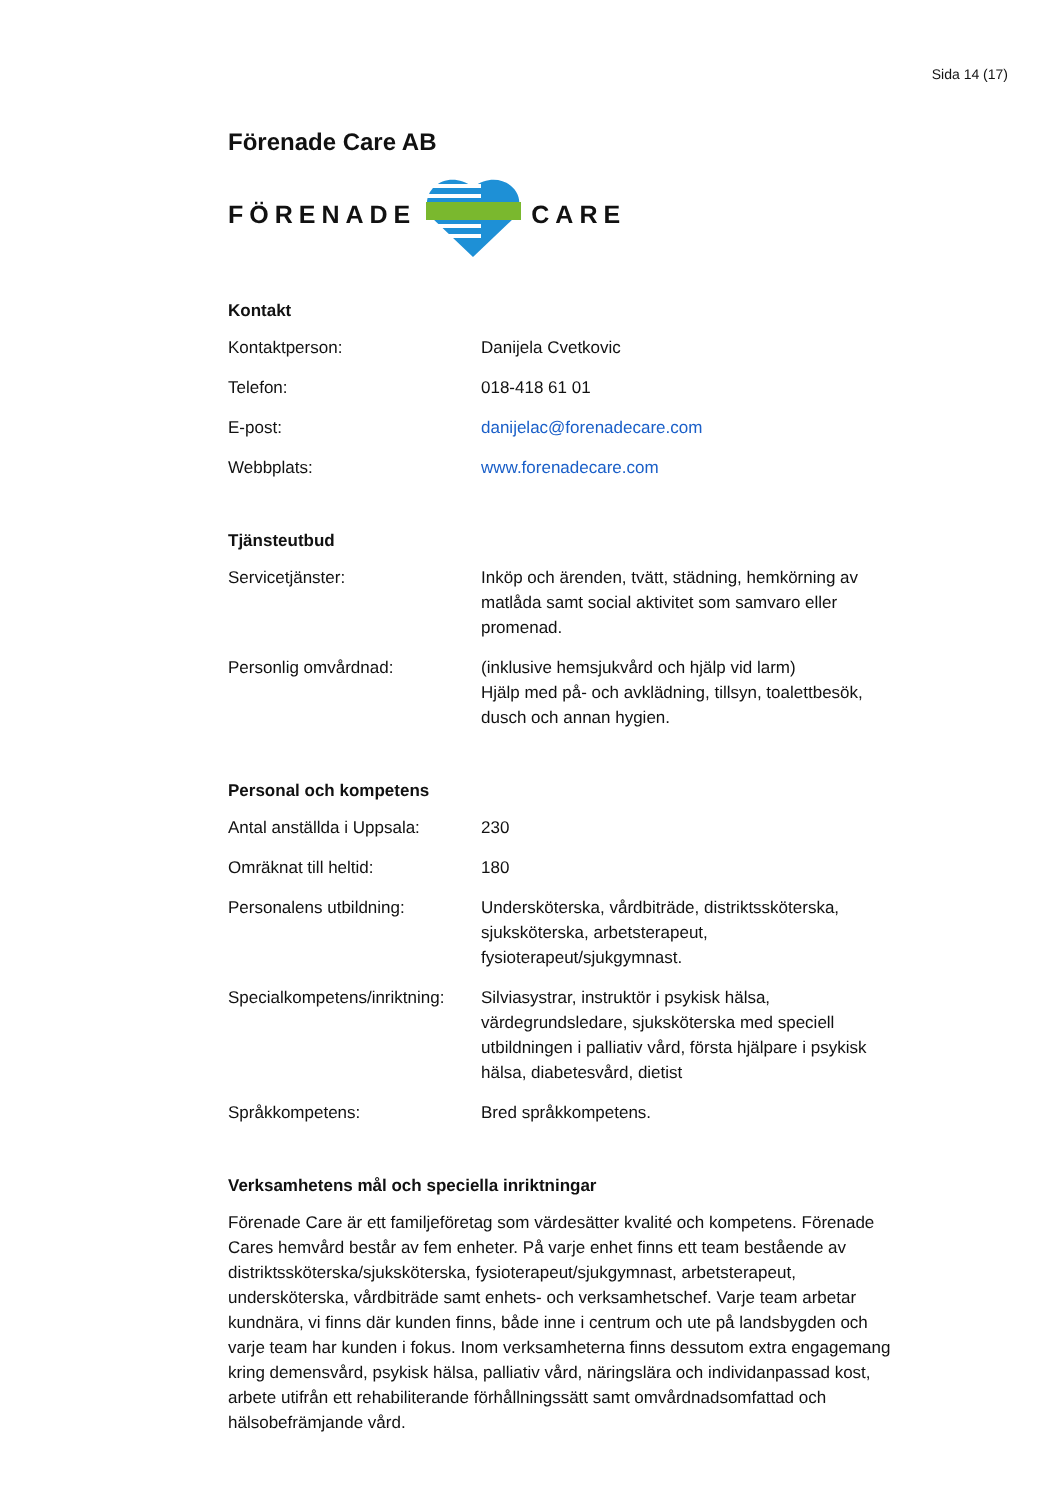Sida 14 (17)
Förenade Care AB
FÖRENADE CARE
Kontakt
| Kontaktperson: | Danijela Cvetkovic |
| Telefon: | 018-418 61 01 |
| E-post: | danijelac@forenadecare.com |
| Webbplats: | www.forenadecare.com |
Tjänsteutbud
| Servicetjänster: | Inköp och ärenden, tvätt, städning, hemkörning av matlåda samt social aktivitet som samvaro eller promenad. |
| Personlig omvårdnad: | (inklusive hemsjukvård och hjälp vid larm) Hjälp med på- och avklädning, tillsyn, toalettbesök, dusch och annan hygien. |
Personal och kompetens
| Antal anställda i Uppsala: | 230 |
| Omräknat till heltid: | 180 |
| Personalens utbildning: | Undersköterska, vårdbiträde, distriktssköterska, sjuksköterska, arbetsterapeut, fysioterapeut/sjukgymnast. |
| Specialkompetens/inriktning: | Silviasystrar, instruktör i psykisk hälsa, värdegrundsledare, sjuksköterska med speciell utbildningen i palliativ vård, första hjälpare i psykisk hälsa, diabetesvård, dietist |
| Språkkompetens: | Bred språkkompetens. |
Verksamhetens mål och speciella inriktningar
Förenade Care är ett familjeföretag som värdesätter kvalité och kompetens. Förenade Cares hemvård består av fem enheter. På varje enhet finns ett team bestående av distriktssköterska/sjuksköterska, fysioterapeut/sjukgymnast, arbetsterapeut, undersköterska, vårdbiträde samt enhets- och verksamhetschef. Varje team arbetar kundnära, vi finns där kunden finns, både inne i centrum och ute på landsbygden och varje team har kunden i fokus. Inom verksamheterna finns dessutom extra engagemang kring demensvård, psykisk hälsa, palliativ vård, näringslära och individanpassad kost, arbete utifrån ett rehabiliterande förhållningssätt samt omvårdnadsomfattad och hälsobefrämjande vård.